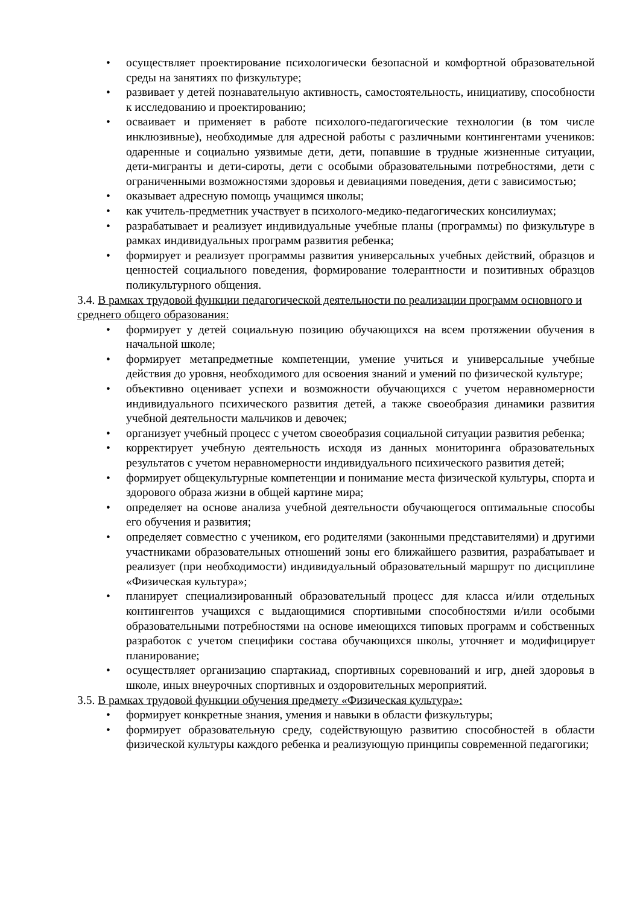• осуществляет проектирование психологически безопасной и комфортной образовательной среды на занятиях по физкультуре;
• развивает у детей познавательную активность, самостоятельность, инициативу, способности к исследованию и проектированию;
• осваивает и применяет в работе психолого-педагогические технологии (в том числе инклюзивные), необходимые для адресной работы с различными контингентами учеников: одаренные и социально уязвимые дети, дети, попавшие в трудные жизненные ситуации, дети-мигранты и дети-сироты, дети с особыми образовательными потребностями, дети с ограниченными возможностями здоровья и девиациями поведения, дети с зависимостью;
• оказывает адресную помощь учащимся школы;
• как учитель-предметник участвует в психолого-медико-педагогических консилиумах;
• разрабатывает и реализует индивидуальные учебные планы (программы) по физкультуре в рамках индивидуальных программ развития ребенка;
• формирует и реализует программы развития универсальных учебных действий, образцов и ценностей социального поведения, формирование толерантности и позитивных образцов поликультурного общения.
3.4. В рамках трудовой функции педагогической деятельности по реализации программ основного и среднего общего образования:
• формирует у детей социальную позицию обучающихся на всем протяжении обучения в начальной школе;
• формирует метапредметные компетенции, умение учиться и универсальные учебные действия до уровня, необходимого для освоения знаний и умений по физической культуре;
• объективно оценивает успехи и возможности обучающихся с учетом неравномерности индивидуального психического развития детей, а также своеобразия динамики развития учебной деятельности мальчиков и девочек;
• организует учебный процесс с учетом своеобразия социальной ситуации развития ребенка;
• корректирует учебную деятельность исходя из данных мониторинга образовательных результатов с учетом неравномерности индивидуального психического развития детей;
• формирует общекультурные компетенции и понимание места физической культуры, спорта и здорового образа жизни в общей картине мира;
• определяет на основе анализа учебной деятельности обучающегося оптимальные способы его обучения и развития;
• определяет совместно с учеником, его родителями (законными представителями) и другими участниками образовательных отношений зоны его ближайшего развития, разрабатывает и реализует (при необходимости) индивидуальный образовательный маршрут по дисциплине «Физическая культура»;
• планирует специализированный образовательный процесс для класса и/или отдельных контингентов учащихся с выдающимися спортивными способностями и/или особыми образовательными потребностями на основе имеющихся типовых программ и собственных разработок с учетом специфики состава обучающихся школы, уточняет и модифицирует планирование;
• осуществляет организацию спартакиад, спортивных соревнований и игр, дней здоровья в школе, иных внеурочных спортивных и оздоровительных мероприятий.
3.5. В рамках трудовой функции обучения предмету «Физическая культура»:
• формирует конкретные знания, умения и навыки в области физкультуры;
• формирует образовательную среду, содействующую развитию способностей в области физической культуры каждого ребенка и реализующую принципы современной педагогики;